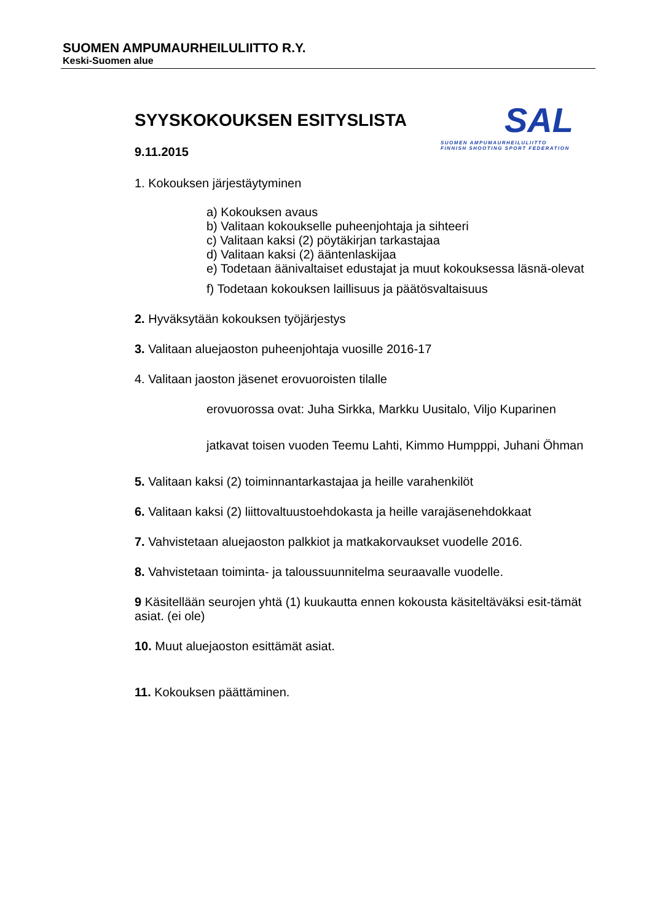SUOMEN AMPUMAURHEILULIITTO R.Y.
Keski-Suomen alue
SAL
SUOMEN AMPUMAURHEILULIITTO
FINNISH SHOOTING SPORT FEDERATION
SYYSKOKOUKSEN ESITYSLISTA
9.11.2015
1. Kokouksen järjestäytyminen
a) Kokouksen avaus
b) Valitaan kokoukselle puheenjohtaja ja sihteeri
c) Valitaan kaksi (2) pöytäkirjan tarkastajaa
d) Valitaan kaksi (2) ääntenlaskijaa
e) Todetaan äänivaltaiset edustajat ja muut kokouksessa läsnä-olevat
f) Todetaan kokouksen laillisuus ja päätösvaltaisuus
2. Hyväksytään kokouksen työjärjestys
3. Valitaan aluejaoston puheenjohtaja vuosille 2016-17
4. Valitaan jaoston jäsenet erovuoroisten tilalle
erovuorossa ovat: Juha Sirkka, Markku Uusitalo, Viljo Kuparinen
jatkavat toisen vuoden Teemu Lahti, Kimmo Humpppi, Juhani Öhman
5. Valitaan kaksi (2) toiminnantarkastajaa ja heille varahenkilöt
6. Valitaan kaksi (2) liittovaltuustoehdokasta ja heille varajäsenehdokkaat
7. Vahvistetaan aluejaoston palkkiot ja matkakorvaukset vuodelle 2016.
8. Vahvistetaan toiminta- ja taloussuunnitelma seuraavalle vuodelle.
9 Käsitellään seurojen yhtä (1) kuukautta ennen kokousta käsiteltäväksi esit-tämät asiat. (ei ole)
10. Muut aluejaoston esittämät asiat.
11. Kokouksen päättäminen.